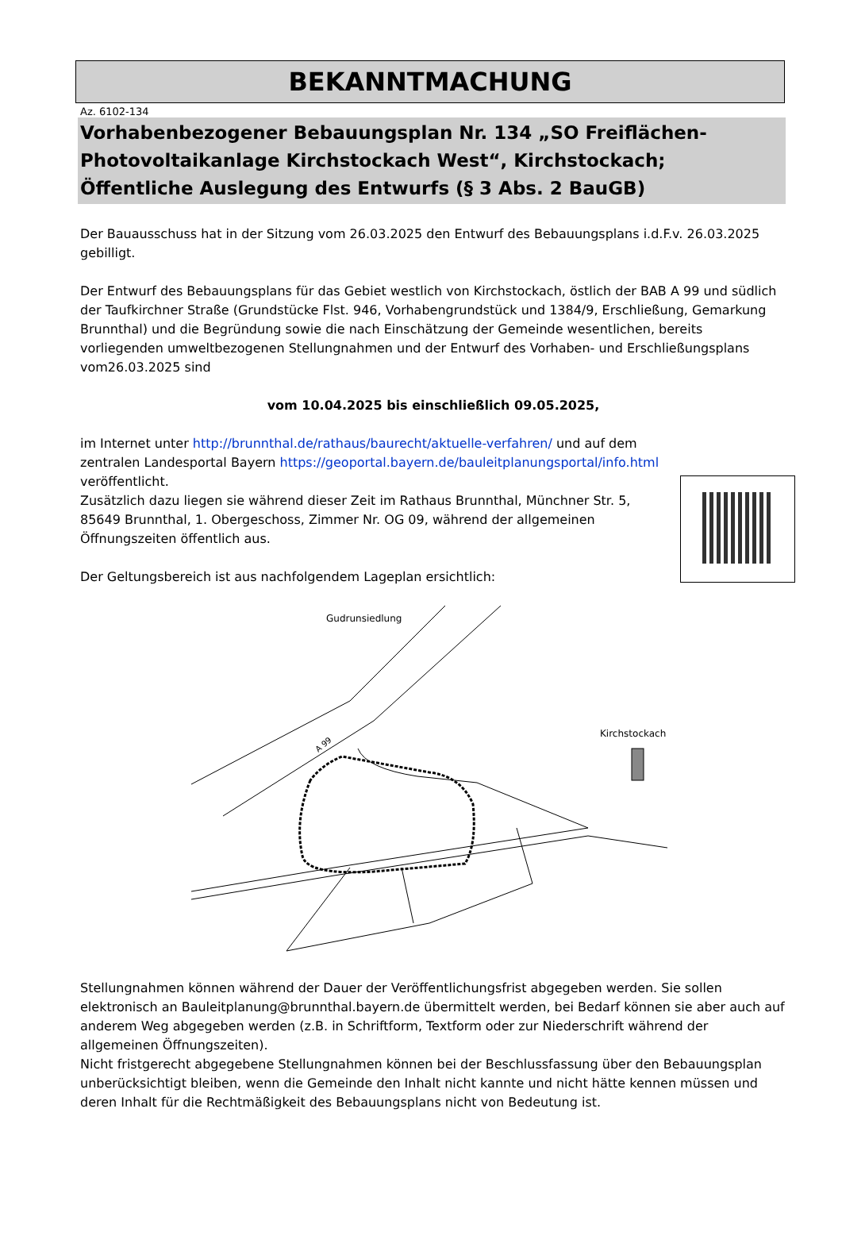BEKANNTMACHUNG
Az. 6102-134
Vorhabenbezogener Bebauungsplan Nr. 134 „SO Freiflächen-Photovoltaikanlage Kirchstockach West“, Kirchstockach; Öffentliche Auslegung des Entwurfs (§ 3 Abs. 2 BauGB)
Der Bauausschuss hat in der Sitzung vom 26.03.2025 den Entwurf des Bebauungsplans i.d.F.v. 26.03.2025 gebilligt.
Der Entwurf des Bebauungsplans für das Gebiet westlich von Kirchstockach, östlich der BAB A 99 und südlich der Taufkirchner Straße (Grundstücke Flst. 946, Vorhabengrundstück und 1384/9, Erschließung, Gemarkung Brunnthal) und die Begründung sowie die nach Einschätzung der Gemeinde wesentlichen, bereits vorliegenden umweltbezogenen Stellungnahmen und der Entwurf des Vorhaben- und Erschließungsplans vom26.03.2025 sind
vom 10.04.2025 bis einschließlich 09.05.2025,
im Internet unter http://brunnthal.de/rathaus/baurecht/aktuelle-verfahren/ und auf dem zentralen Landesportal Bayern https://geoportal.bayern.de/bauleitplanungsportal/info.html veröffentlicht.
Zusätzlich dazu liegen sie während dieser Zeit im Rathaus Brunnthal, Münchner Str. 5, 85649 Brunnthal, 1. Obergeschoss, Zimmer Nr. OG 09, während der allgemeinen Öffnungszeiten öffentlich aus.
Der Geltungsbereich ist aus nachfolgendem Lageplan ersichtlich:
Gudrunsiedlung
Kirchstockach
A 99
Stellungnahmen können während der Dauer der Veröffentlichungsfrist abgegeben werden. Sie sollen elektronisch an Bauleitplanung@brunnthal.bayern.de übermittelt werden, bei Bedarf können sie aber auch auf anderem Weg abgegeben werden (z.B. in Schriftform, Textform oder zur Niederschrift während der allgemeinen Öffnungszeiten).
Nicht fristgerecht abgegebene Stellungnahmen können bei der Beschlussfassung über den Bebauungsplan unberücksichtigt bleiben, wenn die Gemeinde den Inhalt nicht kannte und nicht hätte kennen müssen und deren Inhalt für die Rechtmäßigkeit des Bebauungsplans nicht von Bedeutung ist.